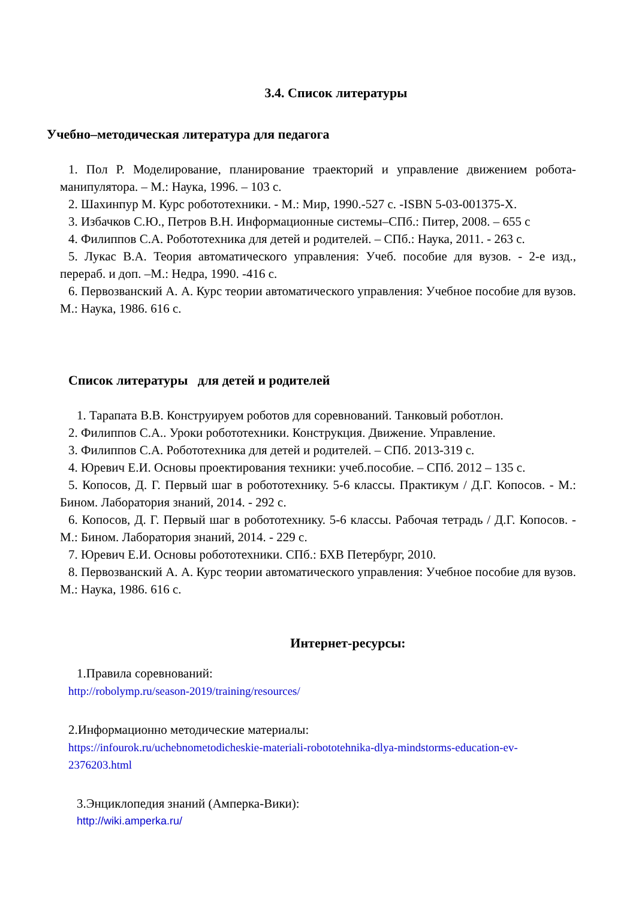3.4. Список литературы
Учебно–методическая литература для педагога
1. Пол Р. Моделирование, планирование траекторий и управление движением робота-манипулятора. – М.: Наука, 1996. – 103 с.
2. Шахинпур М. Курс робототехники. - М.: Мир, 1990.-527 с. -ISBN 5-03-001375-X.
3. Избачков С.Ю., Петров В.Н. Информационные системы–СПб.: Питер, 2008. – 655 с
4. Филиппов С.А. Робототехника для детей и родителей. – СПб.: Наука, 2011. - 263 с.
5. Лукас В.А. Теория автоматического управления: Учеб. пособие для вузов. - 2-е изд., перераб. и доп. –М.: Недра, 1990. -416 с.
6. Первозванский А. А. Курс теории автоматического управления: Учебное пособие для вузов. М.: Наука, 1986. 616 с.
Список литературы для детей и родителей
1. Тарапата В.В. Конструируем роботов для соревнований. Танковый роботлон.
2. Филиппов С.А.. Уроки робототехники. Конструкция. Движение. Управление.
3. Филиппов С.А. Робототехника для детей и родителей. – СПб. 2013-319 с.
4. Юревич Е.И. Основы проектирования техники: учеб.пособие. – СПб. 2012 – 135 с.
5. Копосов, Д. Г. Первый шаг в робототехнику. 5-6 классы. Практикум / Д.Г. Копосов. - М.: Бином. Лаборатория знаний, 2014. - 292 с.
6. Копосов, Д. Г. Первый шаг в робототехнику. 5-6 классы. Рабочая тетрадь / Д.Г. Копосов. - М.: Бином. Лаборатория знаний, 2014. - 229 с.
7. Юревич Е.И. Основы робототехники. СПб.: БХВ Петербург, 2010.
8. Первозванский А. А. Курс теории автоматического управления: Учебное пособие для вузов. М.: Наука, 1986. 616 с.
Интернет-ресурсы:
1.Правила соревнований:
http://robolymp.ru/season-2019/training/resources/
2.Информационно методические материалы:
https://infourok.ru/uchebnometodicheskie-materiali-robototehnika-dlya-mindstorms-education-ev-2376203.html
3.Энциклопедия знаний (Амперка-Вики):
http://wiki.amperka.ru/